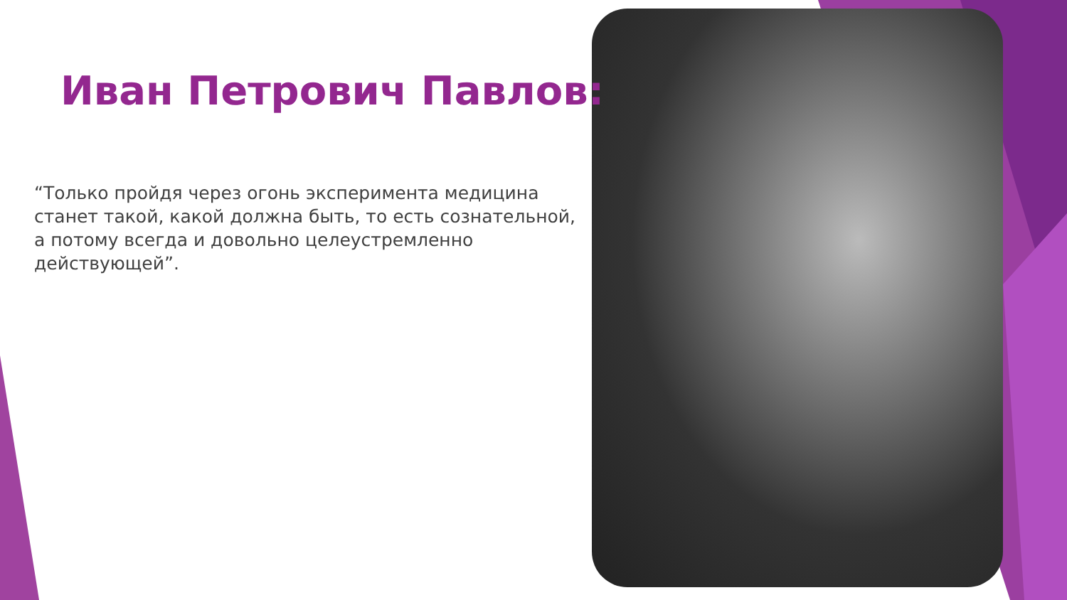Иван Петрович Павлов:
“Только пройдя через огонь эксперимента медицина станет такой, какой должна быть, то есть сознательной, а потому всегда и довольно целеустремленно действующей”.